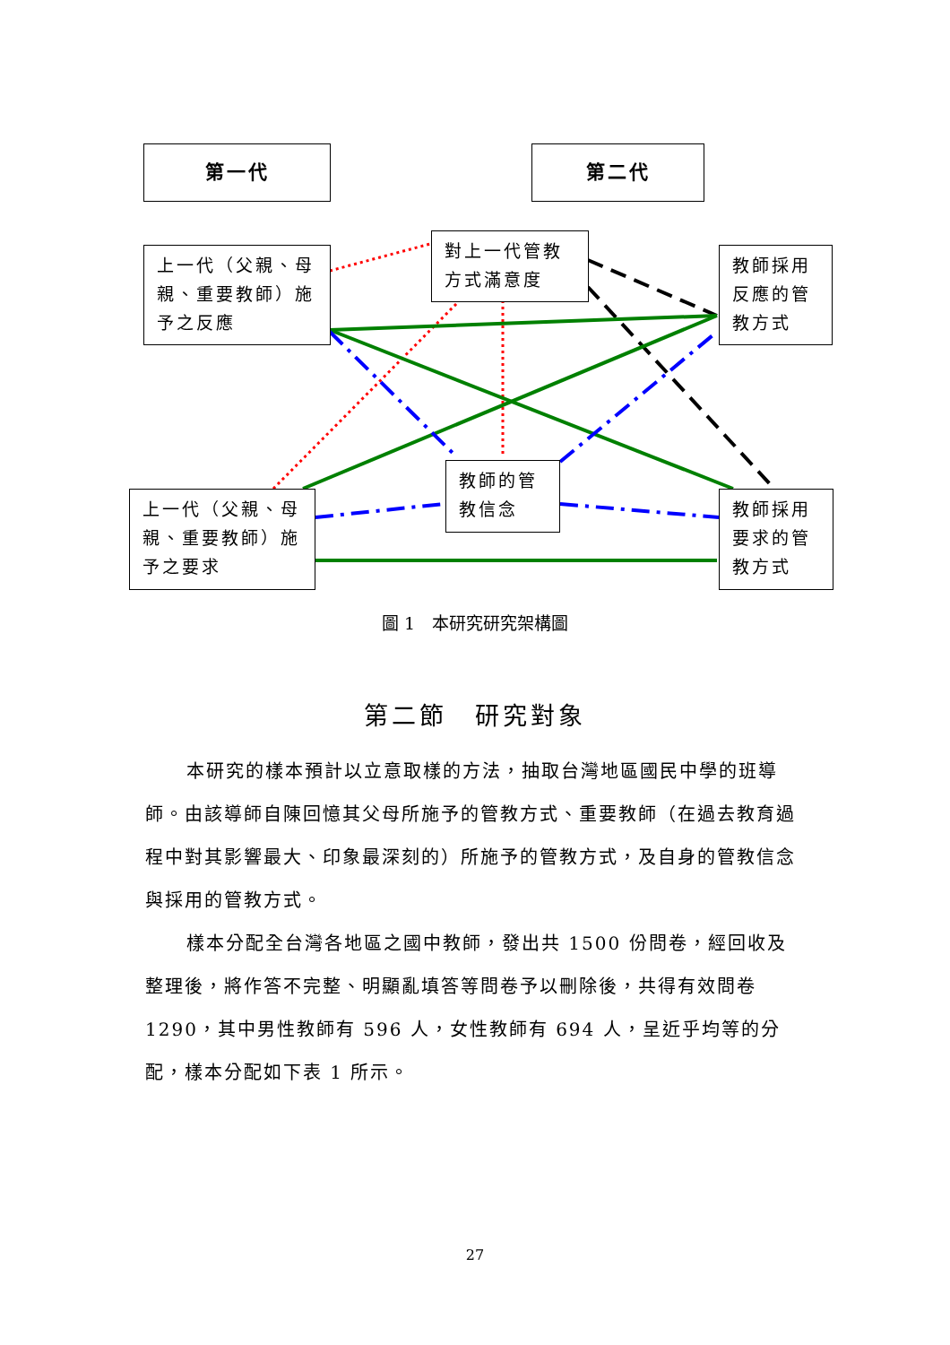第一代 第二代
上一代（父親、母親、重要教師）施予之反應
對上一代管教方式滿意度
教師採用反應的管教方式
教師的管教信念
上一代（父親、母親、重要教師）施予之要求
教師採用要求的管教方式
圖 1　本研究研究架構圖
第二節　研究對象
本研究的樣本預計以立意取樣的方法，抽取台灣地區國民中學的班導師。由該導師自陳回憶其父母所施予的管教方式、重要教師（在過去教育過程中對其影響最大、印象最深刻的）所施予的管教方式，及自身的管教信念與採用的管教方式。
樣本分配全台灣各地區之國中教師，發出共 1500 份問卷，經回收及整理後，將作答不完整、明顯亂填答等問卷予以刪除後，共得有效問卷 1290，其中男性教師有 596 人，女性教師有 694 人，呈近乎均等的分配，樣本分配如下表 1 所示。
27